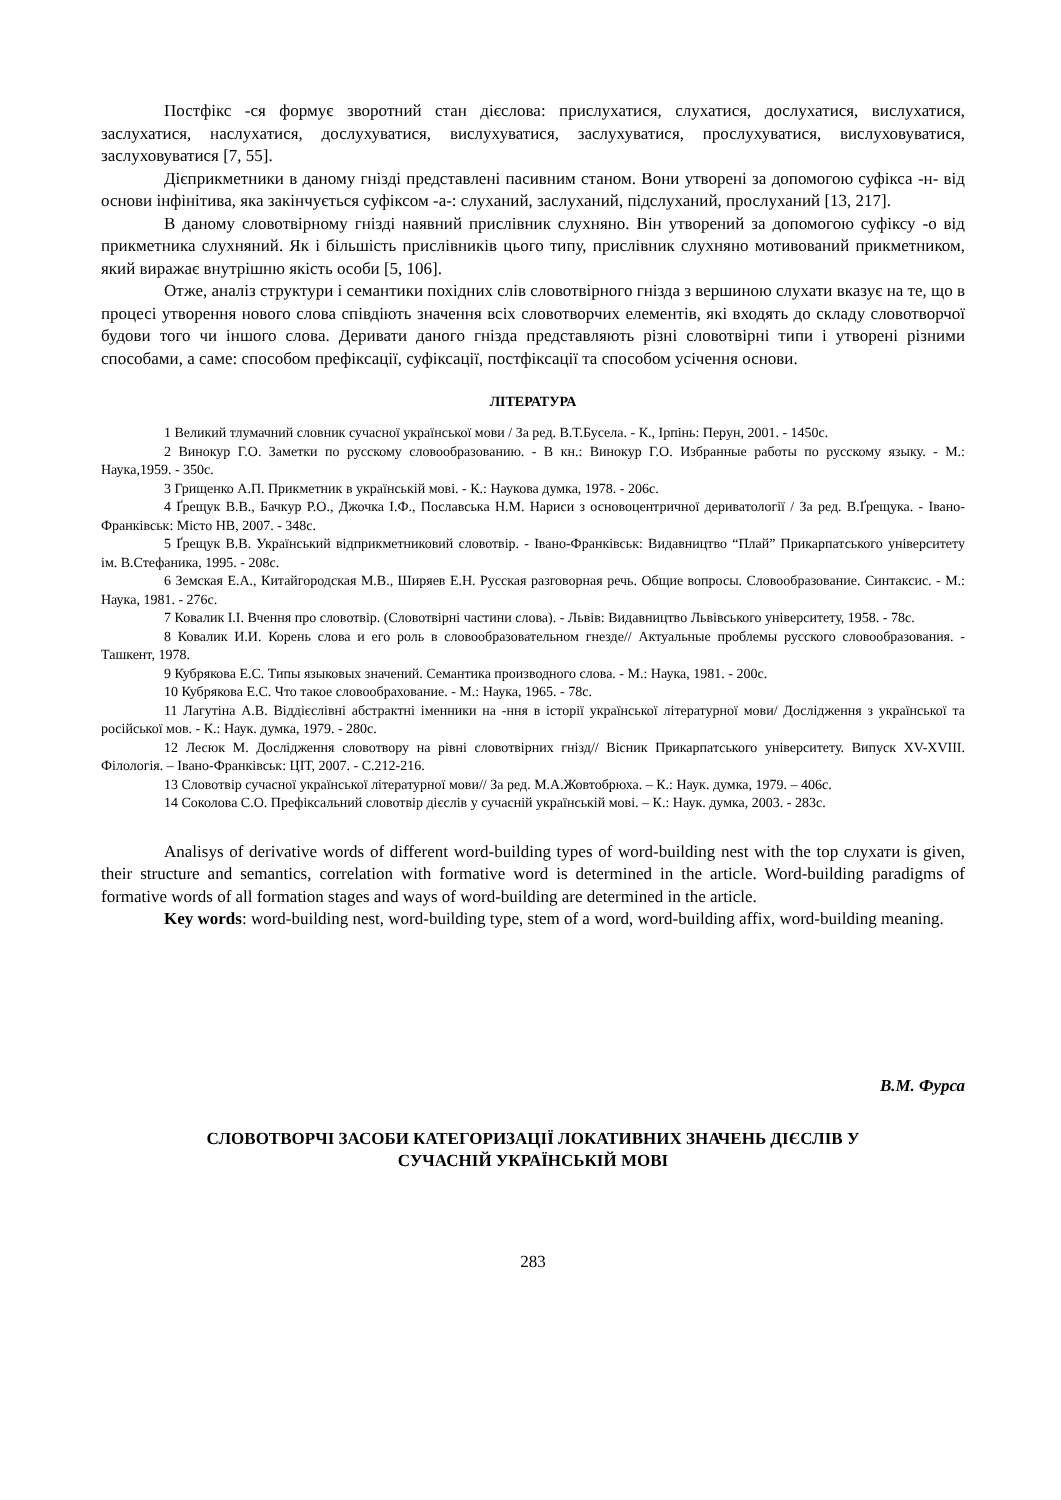Постфікс -ся формує зворотний стан дієслова: прислухатися, слухатися, дослухатися, вислухатися, заслухатися, наслухатися, дослухуватися, вислухуватися, заслухуватися, прослухуватися, вислуховуватися, заслуховуватися [7, 55].
Дієприкметники в даному гнізді представлені пасивним станом. Вони утворені за допомогою суфікса -н- від основи інфінітива, яка закінчується суфіксом -а-: слуханий, заслуханий, підслуханий, прослуханий [13, 217].
В даному словотвірному гнізді наявний прислівник слухняно. Він утворений за допомогою суфіксу -о від прикметника слухняний. Як і більшість прислівників цього типу, прислівник слухняно мотивований прикметником, який виражає внутрішню якість особи [5, 106].
Отже, аналіз структури і семантики похідних слів словотвірного гнізда з вершиною слухати вказує на те, що в процесі утворення нового слова співдіють значення всіх словотворчих елементів, які входять до складу словотворчої будови того чи іншого слова. Деривати даного гнізда представляють різні словотвірні типи і утворені різними способами, а саме: способом префіксації, суфіксації, постфіксації та способом усічення основи.
ЛІТЕРАТУРА
1 Великий тлумачний словник сучасної української мови / За ред. В.Т.Бусела. - К., Ірпінь: Перун, 2001. - 1450с.
2 Винокур Г.О. Заметки по русскому словообразованию. - В кн.: Винокур Г.О. Избранные работы по русскому языку. - М.: Наука,1959. - 350с.
3 Грищенко А.П. Прикметник в українській мові. - К.: Наукова думка, 1978. - 206с.
4 Ґрещук В.В., Бачкур Р.О., Джочка І.Ф., Пославська Н.М. Нариси з основоцентричної дериватології / За ред. В.Ґрещука. - Івано-Франківськ: Місто НВ, 2007. - 348с.
5 Ґрещук В.В. Український відприкметниковий словотвір. - Івано-Франківськ: Видавництво “Плай” Прикарпатського університету ім. В.Стефаника, 1995. - 208с.
6 Земская Е.А., Китайгородская М.В., Ширяев Е.Н. Русская разговорная речь. Общие вопросы. Словообразование. Синтаксис. - М.: Наука, 1981. - 276с.
7 Ковалик І.І. Вчення про словотвір. (Словотвірні частини слова). - Львів: Видавництво Львівського університету, 1958. - 78с.
8 Ковалик И.И. Корень слова и его роль в словообразовательном гнезде// Актуальные проблемы русского словообразования. - Ташкент, 1978.
9 Кубрякова Е.С. Типы языковых значений. Семантика производного слова. - М.: Наука, 1981. - 200с.
10 Кубрякова Е.С. Что такое словообрахование. - М.: Наука, 1965. - 78с.
11 Лагутіна А.В. Віддієслівні абстрактні іменники на -ння в історії української літературної мови/ Дослідження з української та російської мов. - К.: Наук. думка, 1979. - 280с.
12 Лесюк М. Дослідження словотвору на рівні словотвірних гнізд// Вісник Прикарпатського університету. Випуск XV-XVIII. Філологія. – Івано-Франківськ: ЦІТ, 2007. - С.212-216.
13 Словотвір сучасної української літературної мови// За ред. М.А.Жовтобрюха. – К.: Наук. думка, 1979. – 406с.
14 Соколова С.О. Префіксальний словотвір дієслів у сучасній українській мові. – К.: Наук. думка, 2003. - 283с.
Analisys of derivative words of different word-building types of word-building nest with the top слухати is given, their structure and semantics, correlation with formative word is determined in the article. Word-building paradigms of formative words of all formation stages and ways of word-building are determined in the article.
Key words: word-building nest, word-building type, stem of a word, word-building affix, word-building meaning.
В.М. Фурса
СЛОВОТВОРЧІ ЗАСОБИ КАТЕГОРИЗАЦІЇ ЛОКАТИВНИХ ЗНАЧЕНЬ ДІЄСЛІВ У
СУЧАСНІЙ УКРАЇНСЬКІЙ МОВІ
283